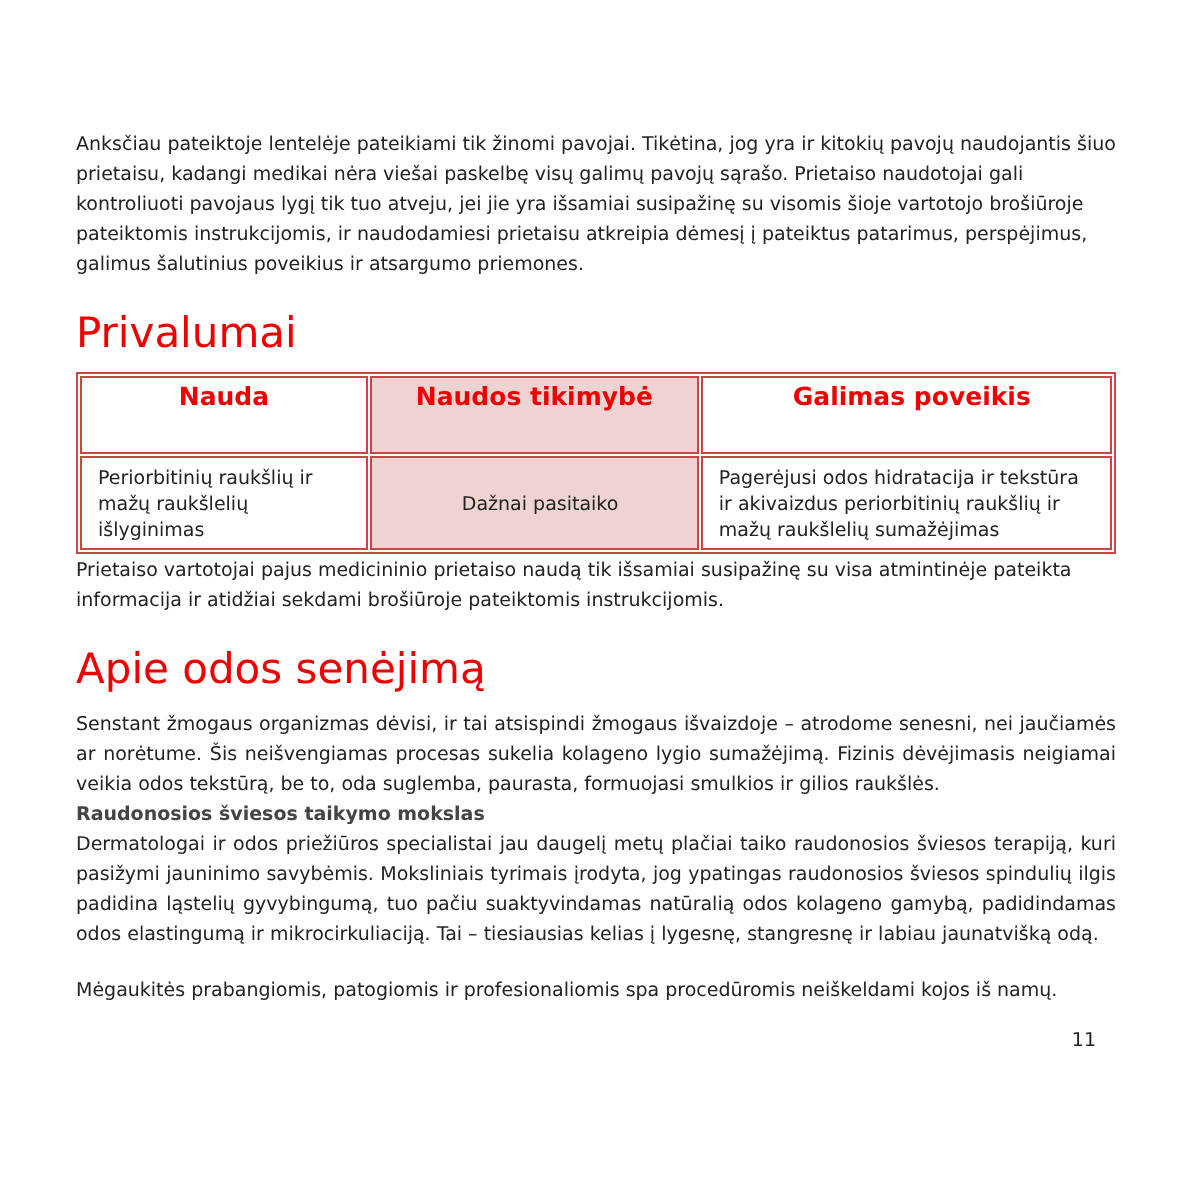Anksčiau pateiktoje lentelėje pateikiami tik žinomi pavojai. Tikėtina, jog yra ir kitokių pavojų naudojantis šiuo prietaisu, kadangi medikai nėra viešai paskelbę visų galimų pavojų sąrašo. Prietaiso naudotojai gali kontroliuoti pavojaus lygį tik tuo atveju, jei jie yra išsamiai susipažinę su visomis šioje vartotojo brošiūroje pateiktomis instrukcijomis, ir naudodamiesi prietaisu atkreipia dėmesį į pateiktus patarimus, perspėjimus, galimus šalutinius poveikius ir atsargumo priemones.
Privalumai
| Nauda | Naudos tikimybė | Galimas poveikis |
| --- | --- | --- |
| Periorbitinių raukšlių ir mažų raukšlelių išlyginimas | Dažnai pasitaiko | Pagerėjusi odos hidratacija ir tekstūra ir akivaizdus periorbitinių raukšlių ir mažų raukšlelių sumažėjimas |
Prietaiso vartotojai pajus medicininio prietaiso naudą tik išsamiai susipažinę su visa atmintinėje pateikta informacija ir atidžiai sekdami brošiūroje pateiktomis instrukcijomis.
Apie odos senėjimą
Senstant žmogaus organizmas dėvisi, ir tai atsispindi žmogaus išvaizdoje – atrodome senesni, nei jaučiamės ar norėtume. Šis neišvengiamas procesas sukelia kolageno lygio sumažėjimą. Fizinis dėvėjimasis neigiamai veikia odos tekstūrą, be to, oda suglemba, paurasta, formuojasi smulkios ir gilios raukšlės.
Raudonosios šviesos taikymo mokslas
Dermatologai ir odos priežiūros specialistai jau daugelį metų plačiai taiko raudonosios šviesos terapiją, kuri pasižymi jauninimo savybėmis. Moksliniais tyrimais įrodyta, jog ypatingas raudonosios šviesos spindulių ilgis padidina ląstelių gyvybingumą, tuo pačiu suaktyvindamas natūralią odos kolageno gamybą, padidindamas odos elastingumą ir mikrocirkuliaciją. Tai – tiesiausias kelias į lygesnę, stangresnę ir labiau jaunatvišką odą.
Mėgaukitės prabangiomis, patogiomis ir profesionaliomis spa procedūromis neiškeldami kojos iš namų.
11